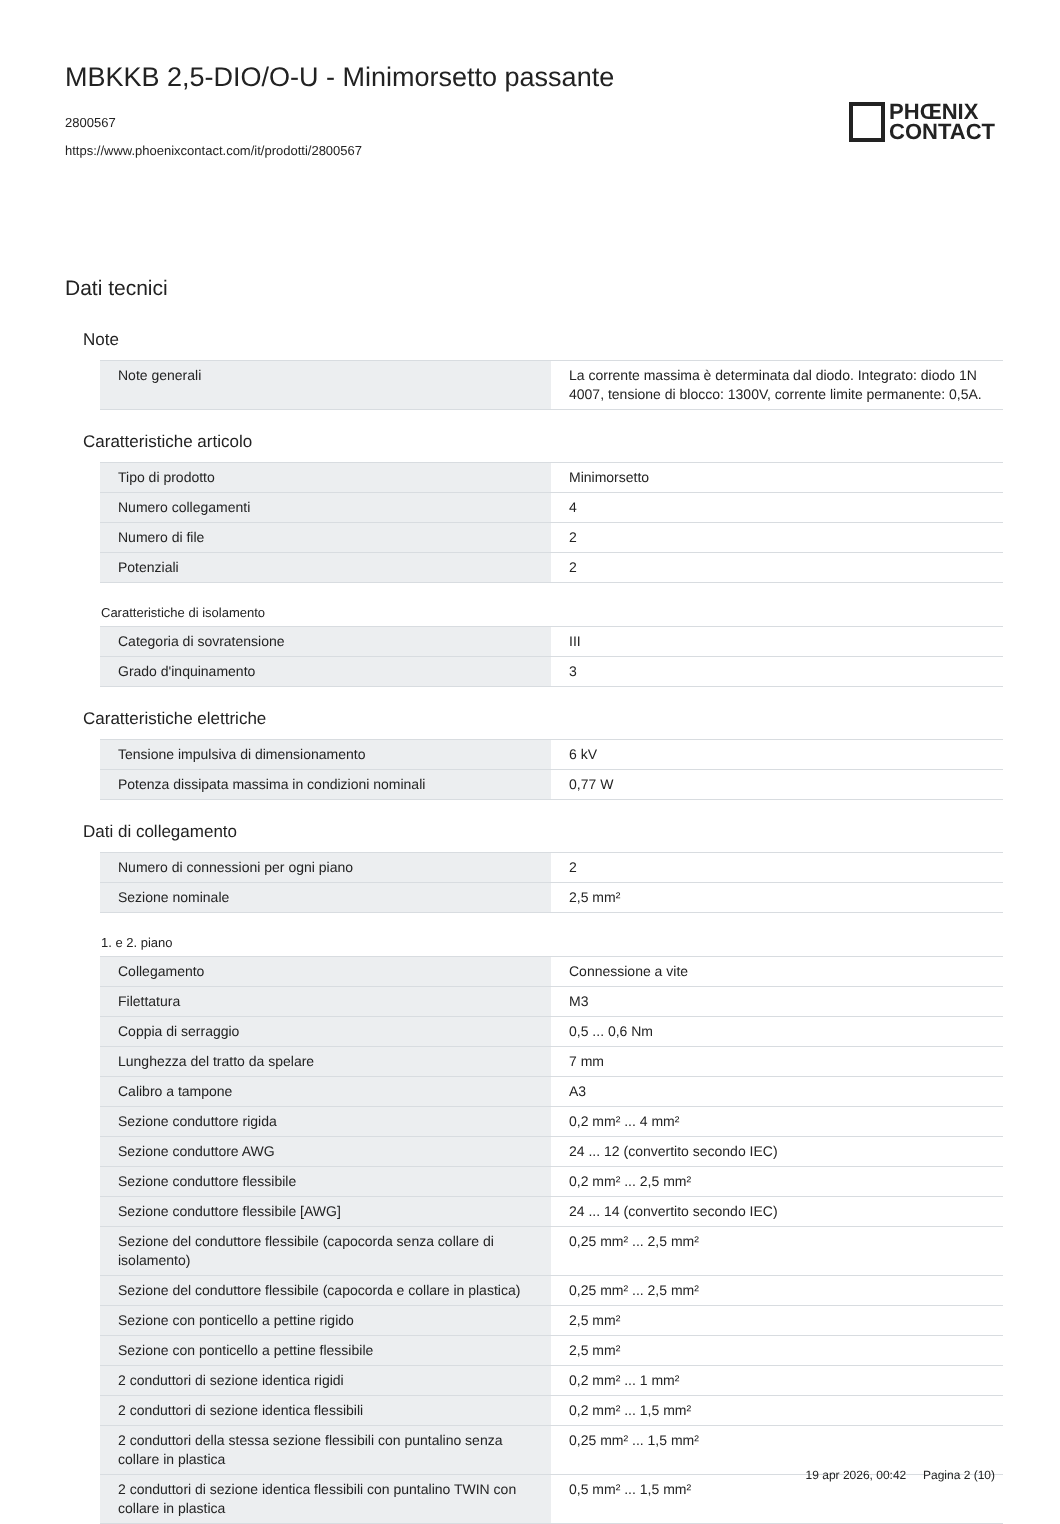MBKKB 2,5-DIO/O-U - Minimorsetto passante
2800567
https://www.phoenixcontact.com/it/prodotti/2800567
PHŒNIX
CONTACT
Dati tecnici
Note
| Note generali | La corrente massima è determinata dal diodo. Integrato: diodo 1N 4007, tensione di blocco: 1300V, corrente limite permanente: 0,5A. |
Caratteristiche articolo
| Tipo di prodotto | Minimorsetto |
| Numero collegamenti | 4 |
| Numero di file | 2 |
| Potenziali | 2 |
Caratteristiche di isolamento
| Categoria di sovratensione | III |
| Grado d'inquinamento | 3 |
Caratteristiche elettriche
| Tensione impulsiva di dimensionamento | 6 kV |
| Potenza dissipata massima in condizioni nominali | 0,77 W |
Dati di collegamento
| Numero di connessioni per ogni piano | 2 |
| Sezione nominale | 2,5 mm² |
1. e 2. piano
| Collegamento | Connessione a vite |
| Filettatura | M3 |
| Coppia di serraggio | 0,5 ... 0,6 Nm |
| Lunghezza del tratto da spelare | 7 mm |
| Calibro a tampone | A3 |
| Sezione conduttore rigida | 0,2 mm² ... 4 mm² |
| Sezione conduttore AWG | 24 ... 12 (convertito secondo IEC) |
| Sezione conduttore flessibile | 0,2 mm² ... 2,5 mm² |
| Sezione conduttore flessibile [AWG] | 24 ... 14 (convertito secondo IEC) |
| Sezione del conduttore flessibile (capocorda senza collare di isolamento) | 0,25 mm² ... 2,5 mm² |
| Sezione del conduttore flessibile (capocorda e collare in plastica) | 0,25 mm² ... 2,5 mm² |
| Sezione con ponticello a pettine rigido | 2,5 mm² |
| Sezione con ponticello a pettine flessibile | 2,5 mm² |
| 2 conduttori di sezione identica rigidi | 0,2 mm² ... 1 mm² |
| 2 conduttori di sezione identica flessibili | 0,2 mm² ... 1,5 mm² |
| 2 conduttori della stessa sezione flessibili con puntalino senza collare in plastica | 0,25 mm² ... 1,5 mm² |
| 2 conduttori di sezione identica flessibili con puntalino TWIN con collare in plastica | 0,5 mm² ... 1,5 mm² |
19 apr 2026, 00:42 Pagina 2 (10)